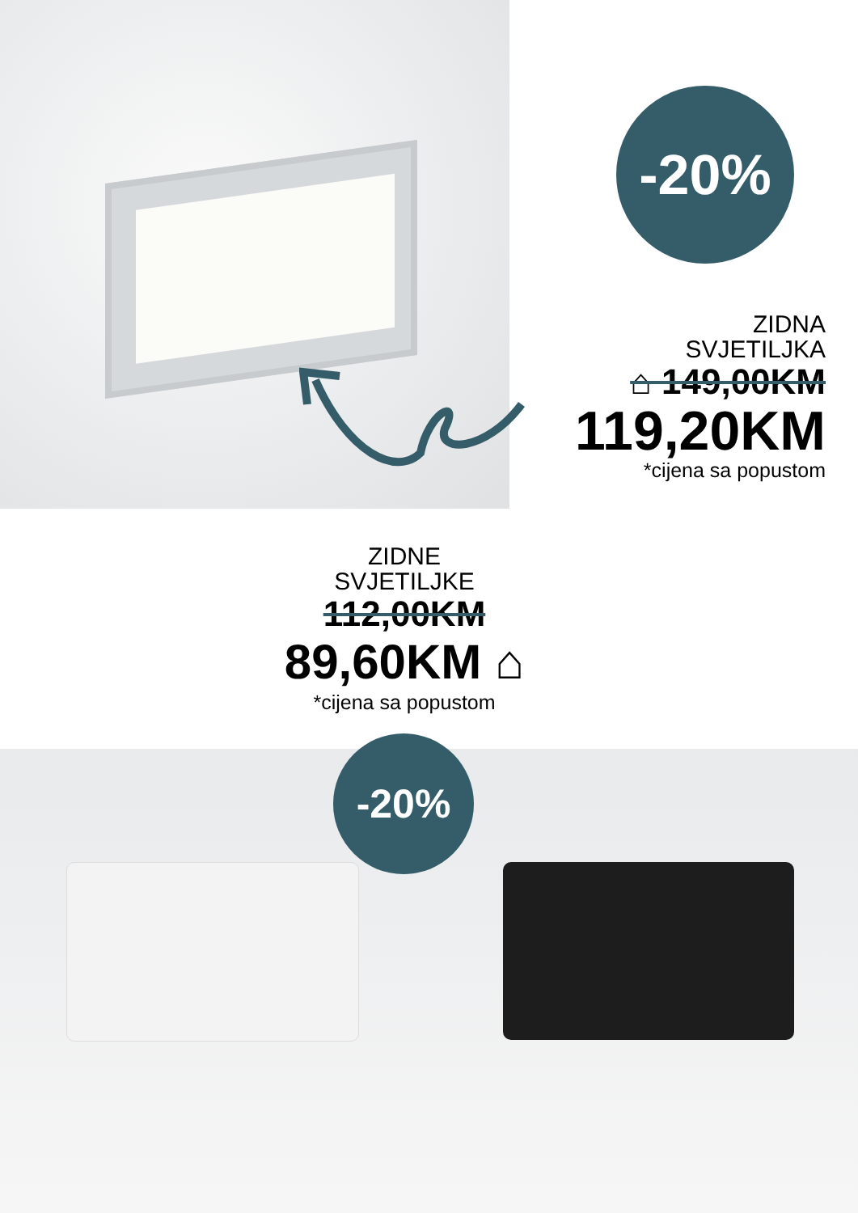-20%
ZIDNA
SVJETILJKA
⌂ 149,00KM
119,20KM
*cijena sa popustom
ZIDNE
SVJETILJKE
112,00KM
89,60KM ⌂
*cijena sa popustom
-20%